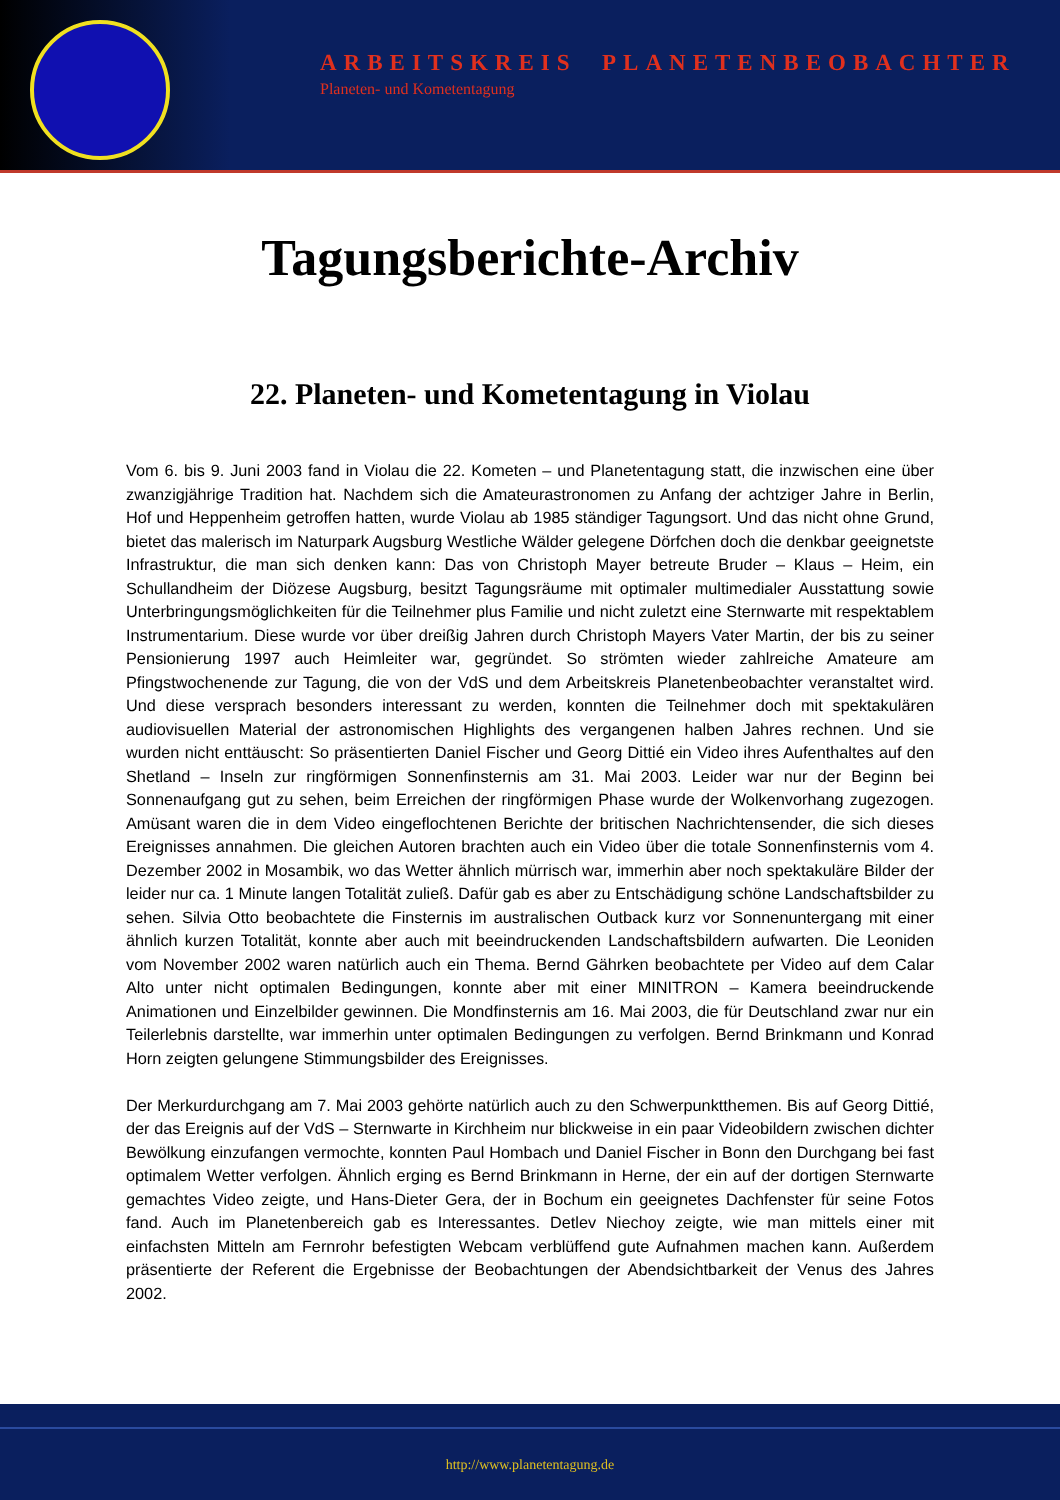ARBEITSKREIS PLANETENBEOBACHTER
Planeten- und Kometentagung
Tagungsberichte-Archiv
22. Planeten- und Kometentagung in Violau
Vom 6. bis 9. Juni 2003 fand in Violau die 22. Kometen – und Planetentagung statt, die inzwischen eine über zwanzigjährige Tradition hat. Nachdem sich die Amateurastronomen zu Anfang der achtziger Jahre in Berlin, Hof und Heppenheim getroffen hatten, wurde Violau ab 1985 ständiger Tagungsort. Und das nicht ohne Grund, bietet das malerisch im Naturpark Augsburg Westliche Wälder gelegene Dörfchen doch die denkbar geeignetste Infrastruktur, die man sich denken kann: Das von Christoph Mayer betreute Bruder – Klaus – Heim, ein Schullandheim der Diözese Augsburg, besitzt Tagungsräume mit optimaler multimedialer Ausstattung sowie Unterbringungsmöglichkeiten für die Teilnehmer plus Familie und nicht zuletzt eine Sternwarte mit respektablem Instrumentarium. Diese wurde vor über dreißig Jahren durch Christoph Mayers Vater Martin, der bis zu seiner Pensionierung 1997 auch Heimleiter war, gegründet. So strömten wieder zahlreiche Amateure am Pfingstwochenende zur Tagung, die von der VdS und dem Arbeitskreis Planetenbeobachter veranstaltet wird. Und diese versprach besonders interessant zu werden, konnten die Teilnehmer doch mit spektakulären audiovisuellen Material der astronomischen Highlights des vergangenen halben Jahres rechnen. Und sie wurden nicht enttäuscht: So präsentierten Daniel Fischer und Georg Dittié ein Video ihres Aufenthaltes auf den Shetland – Inseln zur ringförmigen Sonnenfinsternis am 31. Mai 2003. Leider war nur der Beginn bei Sonnenaufgang gut zu sehen, beim Erreichen der ringförmigen Phase wurde der Wolkenvorhang zugezogen. Amüsant waren die in dem Video eingeflochtenen Berichte der britischen Nachrichtensender, die sich dieses Ereignisses annahmen. Die gleichen Autoren brachten auch ein Video über die totale Sonnenfinsternis vom 4. Dezember 2002 in Mosambik, wo das Wetter ähnlich mürrisch war, immerhin aber noch spektakuläre Bilder der leider nur ca. 1 Minute langen Totalität zuließ. Dafür gab es aber zu Entschädigung schöne Landschaftsbilder zu sehen. Silvia Otto beobachtete die Finsternis im australischen Outback kurz vor Sonnenuntergang mit einer ähnlich kurzen Totalität, konnte aber auch mit beeindruckenden Landschaftsbildern aufwarten. Die Leoniden vom November 2002 waren natürlich auch ein Thema. Bernd Gährken beobachtete per Video auf dem Calar Alto unter nicht optimalen Bedingungen, konnte aber mit einer MINITRON – Kamera beeindruckende Animationen und Einzelbilder gewinnen. Die Mondfinsternis am 16. Mai 2003, die für Deutschland zwar nur ein Teilerlebnis darstellte, war immerhin unter optimalen Bedingungen zu verfolgen. Bernd Brinkmann und Konrad Horn zeigten gelungene Stimmungsbilder des Ereignisses.
Der Merkurdurchgang am 7. Mai 2003 gehörte natürlich auch zu den Schwerpunktthemen. Bis auf Georg Dittié, der das Ereignis auf der VdS – Sternwarte in Kirchheim nur blickweise in ein paar Videobildern zwischen dichter Bewölkung einzufangen vermochte, konnten Paul Hombach und Daniel Fischer in Bonn den Durchgang bei fast optimalem Wetter verfolgen. Ähnlich erging es Bernd Brinkmann in Herne, der ein auf der dortigen Sternwarte gemachtes Video zeigte, und Hans-Dieter Gera, der in Bochum ein geeignetes Dachfenster für seine Fotos fand. Auch im Planetenbereich gab es Interessantes. Detlev Niechoy zeigte, wie man mittels einer mit einfachsten Mitteln am Fernrohr befestigten Webcam verblüffend gute Aufnahmen machen kann. Außerdem präsentierte der Referent die Ergebnisse der Beobachtungen der Abendsichtbarkeit der Venus des Jahres 2002.
http://www.planetentagung.de